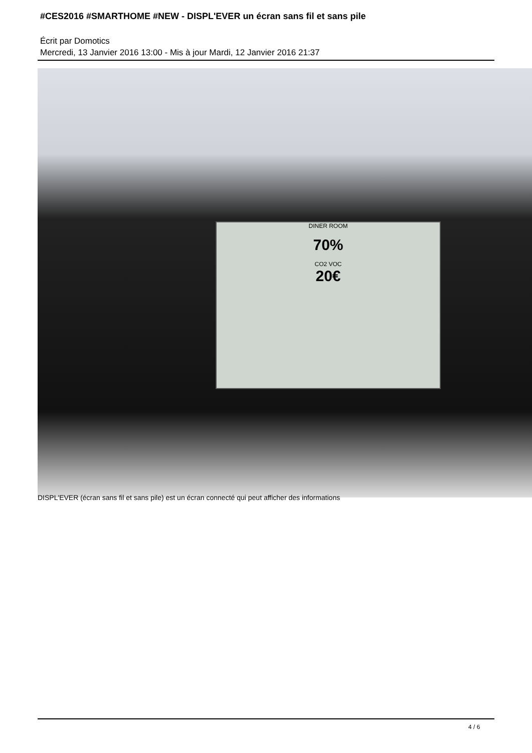#CES2016 #SMARTHOME #NEW - DISPL'EVER un écran sans fil et sans pile
Écrit par Domotics
Mercredi, 13 Janvier 2016 13:00 - Mis à jour Mardi, 12 Janvier 2016 21:37
DINER ROOM
70%
CO2 VOC
20€
DISPL'EVER (écran sans fil et sans pile) est un écran connecté qui peut afficher des informations
4 / 6